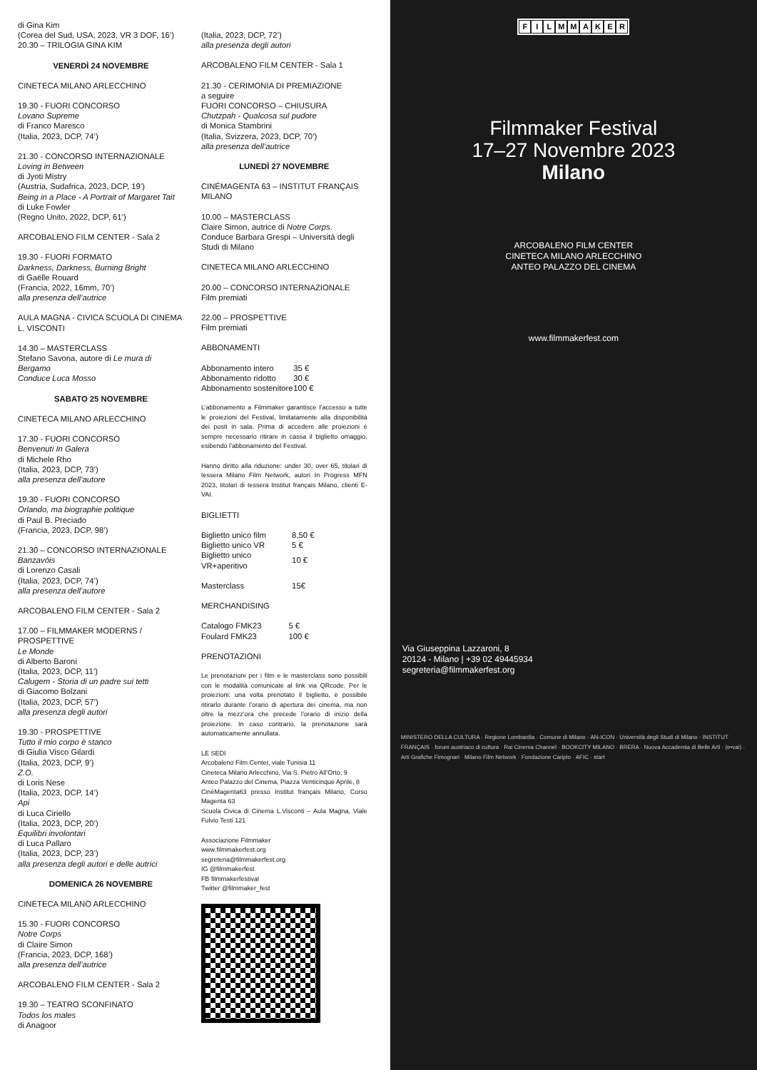di Gina Kim
(Corea del Sud, USA, 2023, VR 3 DOF, 16’)
20.30 – TRILOGIA GINA KIM
VENERDÌ 24 NOVEMBRE
CINETECA MILANO ARLECCHINO
19.30 - FUORI CONCORSO
Lovano Supreme
di Franco Maresco
(Italia, 2023, DCP, 74’)
21.30 - CONCORSO INTERNAZIONALE
Loving in Between
di Jyoti Mistry
(Austria, Sudafrica, 2023, DCP, 19’)
Being in a Place - A Portrait of Margaret Tait
di Luke Fowler
(Regno Unito, 2022, DCP, 61’)
ARCOBALENO FILM CENTER - Sala 2
19.30 - FUORI FORMATO
Darkness, Darkness, Burning Bright
di Gaëlle Rouard
(Francia, 2022, 16mm, 70’)
alla presenza dell’autrice
AULA MAGNA - CIVICA SCUOLA DI CINEMA L. VISCONTI
14.30 – MASTERCLASS
Stefano Savona, autore di Le mura di Bergamo
Conduce Luca Mosso
SABATO 25 NOVEMBRE
CINETECA MILANO ARLECCHINO
17.30 - FUORI CONCORSO
Benvenuti In Galera
di Michele Rho
(Italia, 2023, DCP, 73’)
alla presenza dell’autore
19.30 - FUORI CONCORSO
Orlando, ma biographie politique
di Paul B. Preciado
(Francia, 2023, DCP, 98’)
21.30 – CONCORSO INTERNAZIONALE
Banzavóis
di Lorenzo Casali
(Italia, 2023, DCP, 74’)
alla presenza dell’autore
ARCOBALENO FILM CENTER - Sala 2
17.00 – FILMMAKER MODERNS / PROSPETTIVE
Le Monde
di Alberto Baroni
(Italia, 2023, DCP, 11’)
Calugem - Storia di un padre sui tetti
di Giacomo Bolzani
(Italia, 2023, DCP, 57’)
alla presenza degli autori
19.30 - PROSPETTIVE
Tutto il mio corpo è stanco
di Giulia Visco Gilardi
(Italia, 2023, DCP, 9’)
Z.O.
di Loris Nese
(Italia, 2023, DCP, 14’)
Api
di Luca Ciriello
(Italia, 2023, DCP, 20’)
Equilibri involontari
di Luca Pallaro
(Italia, 2023, DCP, 23’)
alla presenza degli autori e delle autrici
DOMENICA 26 NOVEMBRE
CINETECA MILANO ARLECCHINO
15.30 - FUORI CONCORSO
Notre Corps
di Claire Simon
(Francia, 2023, DCP, 168’)
alla presenza dell’autrice
ARCOBALENO FILM CENTER - Sala 2
19.30 – TEATRO SCONFINATO
Todos los males
di Anagoor
(Italia, 2023, DCP, 72’)
alla presenza degli autori
ARCOBALENO FILM CENTER - Sala 1
21.30 - CERIMONIA DI PREMIAZIONE
a seguire
FUORI CONCORSO – CHIUSURA
Chutzpah - Qualcosa sul pudore
di Monica Stambrini
(Italia, Svizzera, 2023, DCP, 70’)
alla presenza dell’autrice
LUNEDÌ 27 NOVEMBRE
CINÉMAGENTA 63 – INSTITUT FRANÇAIS MILANO
10.00 – MASTERCLASS
Claire Simon, autrice di Notre Corps.
Conduce Barbara Grespi – Università degli Studi di Milano
CINETECA MILANO ARLECCHINO
20.00 – CONCORSO INTERNAZIONALE
Film premiati
22.00 – PROSPETTIVE
Film premiati
ABBONAMENTI
| Abbonamento intero | 35 € |
| Abbonamento ridotto | 30 € |
| Abbonamento sostenitore | 100 € |
L’abbonamento a Filmmaker garantisce l’accesso a tutte le proiezioni del Festival, limitatamente alla disponibilità dei posti in sala. Prima di accedere alle proiezioni è sempre necessario ritirare in cassa il biglietto omaggio, esibendo l’abbonamento del Festival.
Hanno diritto alla riduzione: under 30, over 65, titolari di tessera Milano Film Network, autori In Progress MFN 2023, titolari di tessera Institut français Milano, clienti E-VAI.
BIGLIETTI
| Biglietto unico film | 8,50 € |
| Biglietto unico VR | 5 € |
| Biglietto unico VR+aperitivo | 10 € |
| Masterclass | 15€ |
MERCHANDISING
| Catalogo FMK23 | 5 € |
| Foulard FMK23 | 100 € |
PRENOTAZIONI
Le prenotazioni per i film e le masterclass sono possibili con le modalità comunicate al link via QRcode. Per le proiezioni: una volta prenotato il biglietto, è possibile ritirarlo durante l’orario di apertura dei cinema, ma non oltre la mezz’ora che precede l’orario di inizio della proiezione. In caso contrario, la prenotazione sarà automaticamente annullata.
LE SEDI
Arcobaleno Film Center, viale Tunisia 11
Cineteca Milano Arlecchino, Via S. Pietro All’Orto, 9
Anteo Palazzo del Cinema, Piazza Venticinque Aprile, 8
CinéMagenta63 presso Institut français Milano, Corso Magenta 63
Scuola Civica di Cinema L.Visconti – Aula Magna, Viale Fulvio Testi 121
Associazione Filmmaker
www.filmmakerfest.org
segreteria@filmmakerfest.org
IG @filmmakerfest
FB filmmakerfestival
Twitter @filmmaker_fest
FILMMAKER
Filmmaker Festival
17–27 Novembre 2023
Milano
ARCOBALENO FILM CENTER
CINETECA MILANO ARLECCHINO
ANTEO PALAZZO DEL CINEMA
www.filmmakerfest.com
Via Giuseppina Lazzaroni, 8
20124 - Milano | +39 02 49445934
segreteria@filmmakerfest.org
MINISTERO DELLA CULTURA · Regione Lombardia · Comune di Milano · AN-ICON · Università degli Studi di Milano · INSTITUT FRANÇAIS · forum austriaco di cultura · Rai Cinema Channel · BOOKCITY MILANO · BRERA · Nuova Accademia di Belle Arti · (e•vai) · Arti Grafiche Fimognari · Milano Film Network · Fondazione Cariplo · AFIC · start